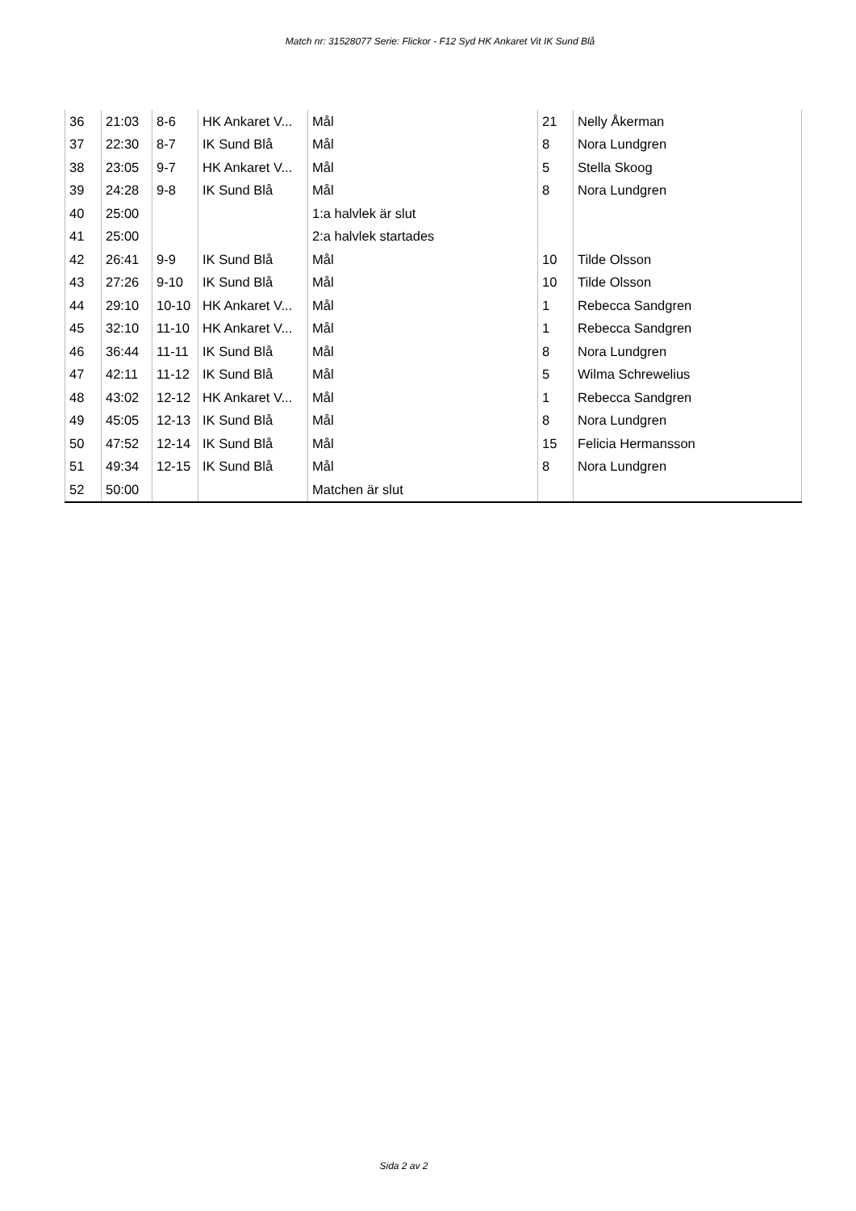Match nr: 31528077 Serie: Flickor - F12 Syd HK Ankaret Vit IK Sund Blå
| 36 | 21:03 | 8-6 | HK Ankaret V... | Mål | 21 | Nelly Åkerman |
| 37 | 22:30 | 8-7 | IK Sund Blå | Mål | 8 | Nora Lundgren |
| 38 | 23:05 | 9-7 | HK Ankaret V... | Mål | 5 | Stella Skoog |
| 39 | 24:28 | 9-8 | IK Sund Blå | Mål | 8 | Nora Lundgren |
| 40 | 25:00 | | | 1:a halvlek är slut | | |
| 41 | 25:00 | | | 2:a halvlek startades | | |
| 42 | 26:41 | 9-9 | IK Sund Blå | Mål | 10 | Tilde Olsson |
| 43 | 27:26 | 9-10 | IK Sund Blå | Mål | 10 | Tilde Olsson |
| 44 | 29:10 | 10-10 | HK Ankaret V... | Mål | 1 | Rebecca Sandgren |
| 45 | 32:10 | 11-10 | HK Ankaret V... | Mål | 1 | Rebecca Sandgren |
| 46 | 36:44 | 11-11 | IK Sund Blå | Mål | 8 | Nora Lundgren |
| 47 | 42:11 | 11-12 | IK Sund Blå | Mål | 5 | Wilma Schrewelius |
| 48 | 43:02 | 12-12 | HK Ankaret V... | Mål | 1 | Rebecca Sandgren |
| 49 | 45:05 | 12-13 | IK Sund Blå | Mål | 8 | Nora Lundgren |
| 50 | 47:52 | 12-14 | IK Sund Blå | Mål | 15 | Felicia Hermansson |
| 51 | 49:34 | 12-15 | IK Sund Blå | Mål | 8 | Nora Lundgren |
| 52 | 50:00 | | | Matchen är slut | | |
Sida 2 av 2